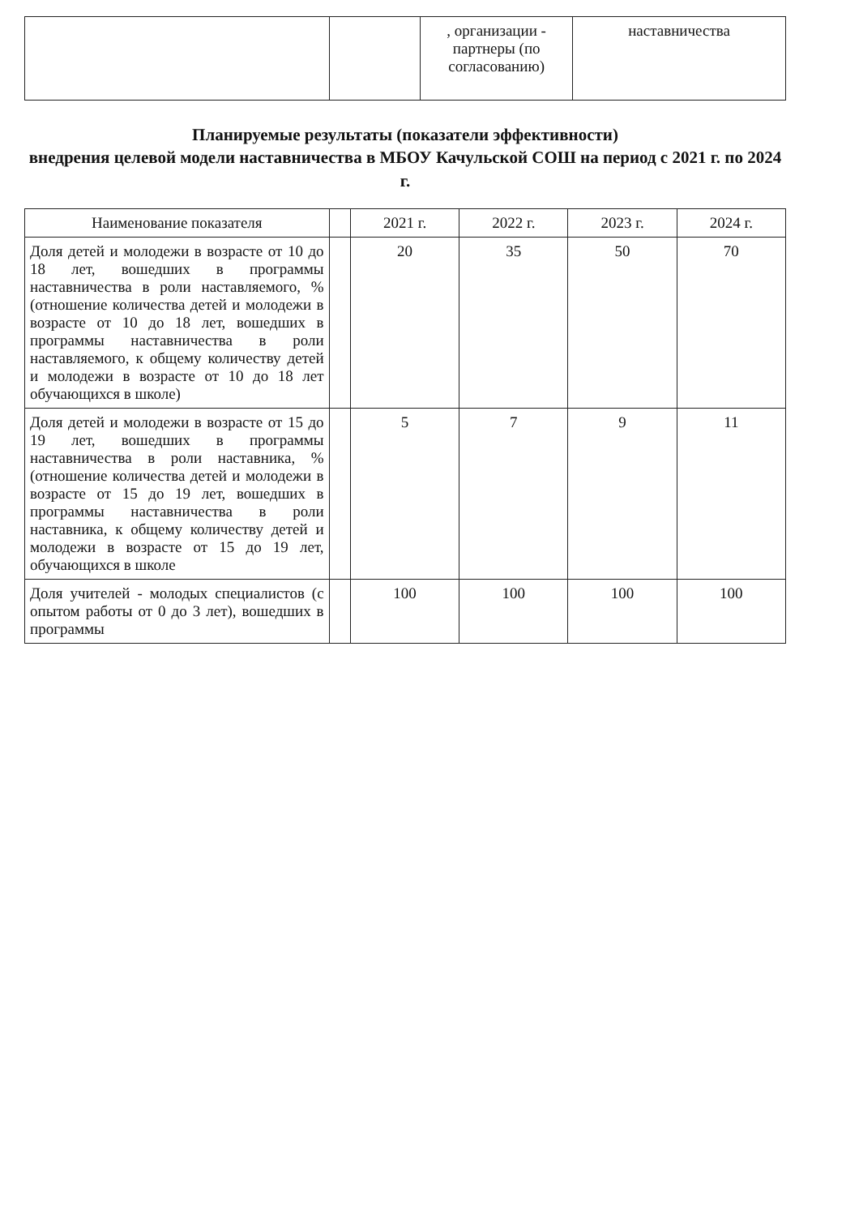| | | , организации - партнеры (по согласованию) | наставничества |
Планируемые результаты (показатели эффективности)
внедрения целевой модели наставничества в МБОУ Качульской СОШ на период с 2021 г. по 2024 г.
| Наименование показателя | | 2021 г. | 2022 г. | 2023 г. | 2024 г. |
| --- | --- | --- | --- | --- | --- |
| Доля детей и молодежи в возрасте от 10 до 18 лет, вошедших в программы наставничества в роли наставляемого, % (отношение количества детей и молодежи в возрасте от 10 до 18 лет, вошедших в программы наставничества в роли наставляемого, к общему количеству детей и молодежи в возрасте от 10 до 18 лет обучающихся в школе) | | 20 | 35 | 50 | 70 |
| Доля детей и молодежи в возрасте от 15 до 19 лет, вошедших в программы наставничества в роли наставника, % (отношение количества детей и молодежи в возрасте от 15 до 19 лет, вошедших в программы наставничества в роли наставника, к общему количеству детей и молодежи в возрасте от 15 до 19 лет, обучающихся в школе | | 5 | 7 | 9 | 11 |
| Доля учителей - молодых специалистов (с опытом работы от 0 до 3 лет), вошедших в программы | | 100 | 100 | 100 | 100 |